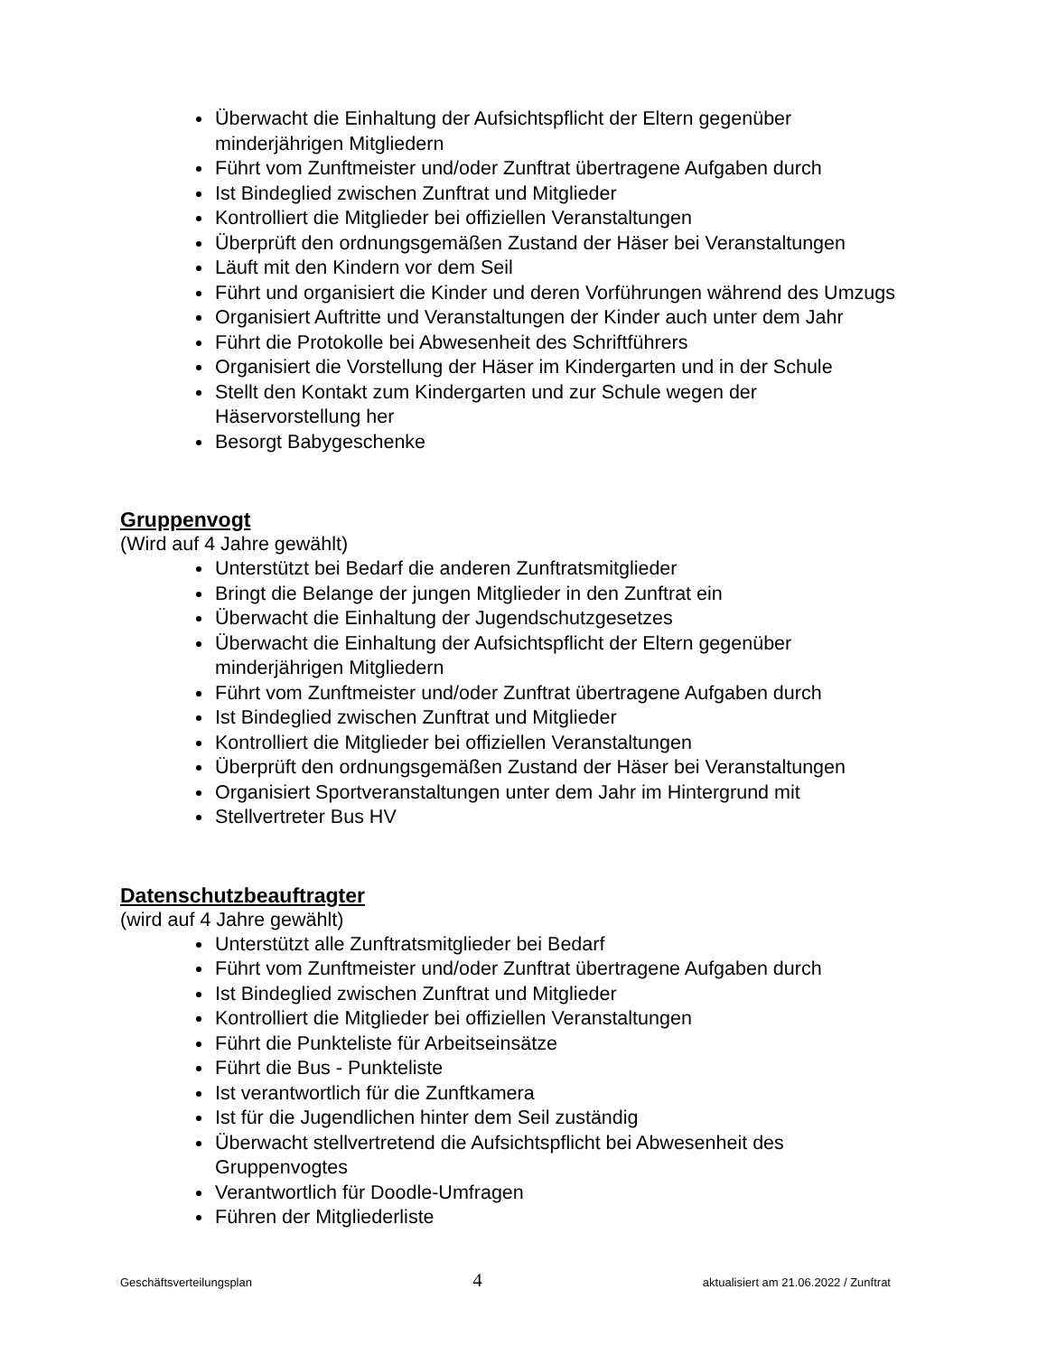Überwacht die Einhaltung der Aufsichtspflicht der Eltern gegenüber minderjährigen Mitgliedern
Führt vom Zunftmeister und/oder Zunftrat übertragene Aufgaben durch
Ist Bindeglied zwischen Zunftrat und Mitglieder
Kontrolliert die Mitglieder bei offiziellen Veranstaltungen
Überprüft den ordnungsgemäßen Zustand der Häser bei Veranstaltungen
Läuft mit den Kindern vor dem Seil
Führt und organisiert die Kinder und deren Vorführungen während des Umzugs
Organisiert Auftritte und Veranstaltungen der Kinder auch unter dem Jahr
Führt die Protokolle bei Abwesenheit des Schriftführers
Organisiert die Vorstellung der Häser im Kindergarten und in der Schule
Stellt den Kontakt zum Kindergarten und zur Schule wegen der Häservorstellung her
Besorgt Babygeschenke
Gruppenvogt
(Wird auf 4 Jahre gewählt)
Unterstützt bei Bedarf die anderen Zunftratsmitglieder
Bringt die Belange der jungen Mitglieder in den Zunftrat ein
Überwacht die Einhaltung der Jugendschutzgesetzes
Überwacht die Einhaltung der Aufsichtspflicht der Eltern gegenüber minderjährigen Mitgliedern
Führt vom Zunftmeister und/oder Zunftrat übertragene Aufgaben durch
Ist Bindeglied zwischen Zunftrat und Mitglieder
Kontrolliert die Mitglieder bei offiziellen Veranstaltungen
Überprüft den ordnungsgemäßen Zustand der Häser bei Veranstaltungen
Organisiert Sportveranstaltungen unter dem Jahr im Hintergrund mit
Stellvertreter Bus HV
Datenschutzbeauftragter
(wird auf 4 Jahre gewählt)
Unterstützt alle Zunftratsmitglieder bei Bedarf
Führt vom Zunftmeister und/oder Zunftrat übertragene Aufgaben durch
Ist Bindeglied zwischen Zunftrat und Mitglieder
Kontrolliert die Mitglieder bei offiziellen Veranstaltungen
Führt die Punkteliste für Arbeitseinsätze
Führt die Bus - Punkteliste
Ist verantwortlich für die Zunftkamera
Ist für die Jugendlichen hinter dem Seil zuständig
Überwacht stellvertretend die Aufsichtspflicht bei Abwesenheit des Gruppenvogtes
Verantwortlich für Doodle-Umfragen
Führen der Mitgliederliste
Geschäftsverteilungsplan 4 aktualisiert am 21.06.2022 / Zunftrat